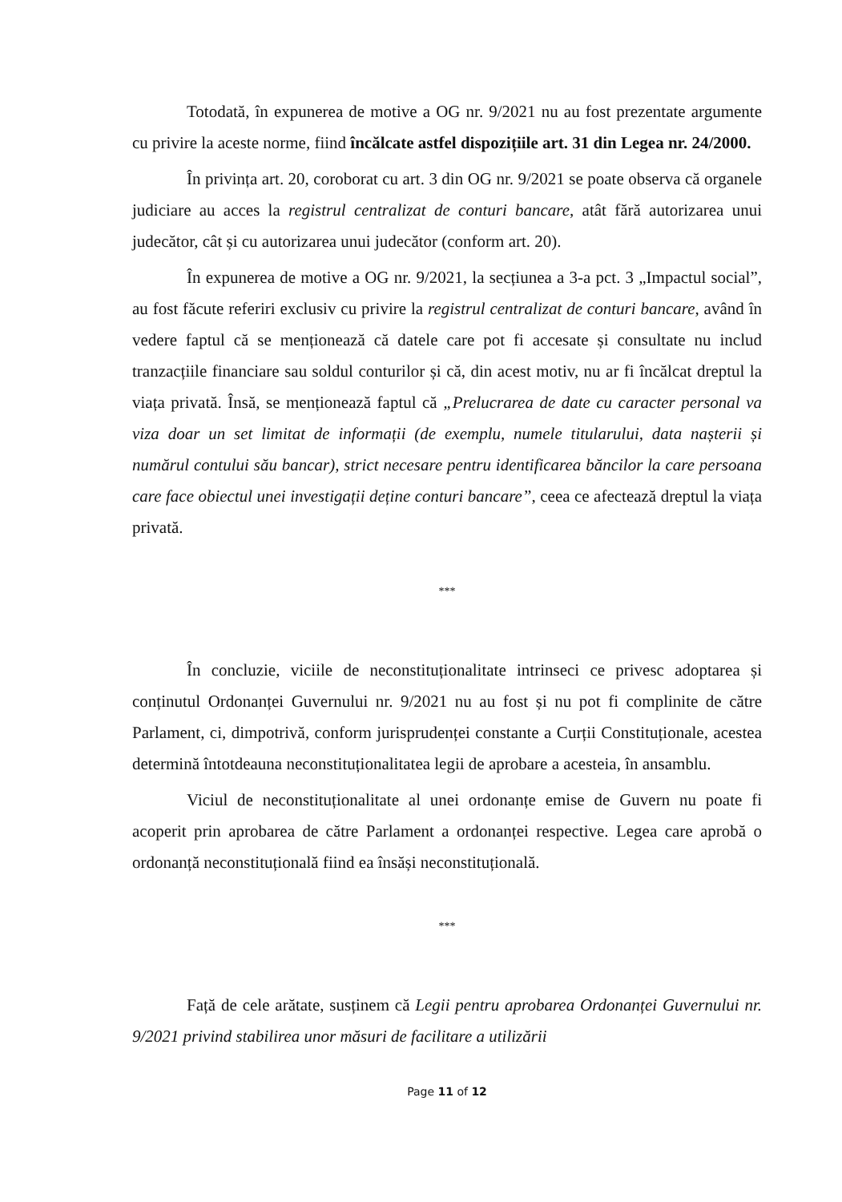Totodată, în expunerea de motive a OG nr. 9/2021 nu au fost prezentate argumente cu privire la aceste norme, fiind încălcate astfel dispozițiile art. 31 din Legea nr. 24/2000.
În privința art. 20, coroborat cu art. 3 din OG nr. 9/2021 se poate observa că organele judiciare au acces la registrul centralizat de conturi bancare, atât fără autorizarea unui judecător, cât și cu autorizarea unui judecător (conform art. 20).
În expunerea de motive a OG nr. 9/2021, la secțiunea a 3-a pct. 3 „Impactul social”, au fost făcute referiri exclusiv cu privire la registrul centralizat de conturi bancare, având în vedere faptul că se menționează că datele care pot fi accesate și consultate nu includ tranzacțiile financiare sau soldul conturilor și că, din acest motiv, nu ar fi încălcat dreptul la viața privată. Însă, se menționează faptul că „Prelucrarea de date cu caracter personal va viza doar un set limitat de informații (de exemplu, numele titularului, data nașterii și numărul contului său bancar), strict necesare pentru identificarea băncilor la care persoana care face obiectul unei investigații deține conturi bancare”, ceea ce afectează dreptul la viața privată.
***
În concluzie, viciile de neconstituționalitate intrinseci ce privesc adoptarea și conținutul Ordonanței Guvernului nr. 9/2021 nu au fost și nu pot fi complinite de către Parlament, ci, dimpotrivă, conform jurisprudenței constante a Curții Constituționale, acestea determină întotdeauna neconstituționalitatea legii de aprobare a acesteia, în ansamblu.
Viciul de neconstituționalitate al unei ordonanțe emise de Guvern nu poate fi acoperit prin aprobarea de către Parlament a ordonanței respective. Legea care aprobă o ordonanță neconstituțională fiind ea însăși neconstituțională.
***
Față de cele arătate, susținem că Legii pentru aprobarea Ordonanței Guvernului nr. 9/2021 privind stabilirea unor măsuri de facilitare a utilizării
Page 11 of 12